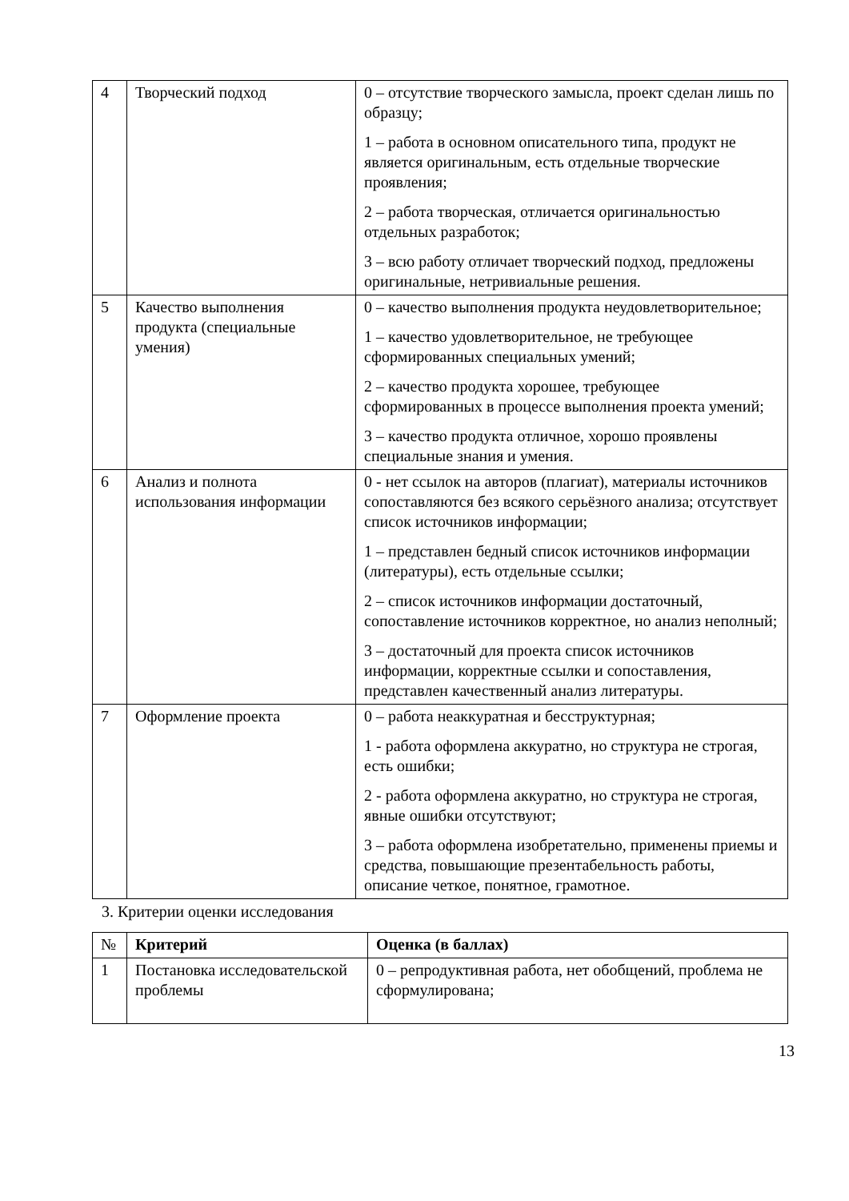| 4 | Творческий подход | 0 – отсутствие творческого замысла, проект сделан лишь по образцу; 1 – работа в основном описательного типа, продукт не является оригинальным, есть отдельные творческие проявления; 2 – работа творческая, отличается оригинальностью отдельных разработок; 3 – всю работу отличает творческий подход, предложены оригинальные, нетривиальные решения. |
| 5 | Качество выполнения продукта (специальные умения) | 0 – качество выполнения продукта неудовлетворительное; 1 – качество удовлетворительное, не требующее сформированных специальных умений; 2 – качество продукта хорошее, требующее сформированных в процессе выполнения проекта умений; 3 – качество продукта отличное, хорошо проявлены специальные знания и умения. |
| 6 | Анализ и полнота использования информации | 0 - нет ссылок на авторов (плагиат), материалы источников сопоставляются без всякого серьёзного анализа; отсутствует список источников информации; 1 – представлен бедный список источников информации (литературы), есть отдельные ссылки; 2 – список источников информации достаточный, сопоставление источников корректное, но анализ неполный; 3 – достаточный для проекта список источников информации, корректные ссылки и сопоставления, представлен качественный анализ литературы. |
| 7 | Оформление проекта | 0 – работа неаккуратная и бесструктурная; 1 - работа оформлена аккуратно, но структура не строгая, есть ошибки; 2 - работа оформлена аккуратно, но структура не строгая, явные ошибки отсутствуют; 3 – работа оформлена изобретательно, применены приемы и средства, повышающие презентабельность работы, описание четкое, понятное, грамотное. |
3. Критерии оценки исследования
| № | Критерий | Оценка (в баллах) |
| --- | --- | --- |
| 1 | Постановка исследовательской проблемы | 0 – репродуктивная работа, нет обобщений, проблема не сформулирована; |
13